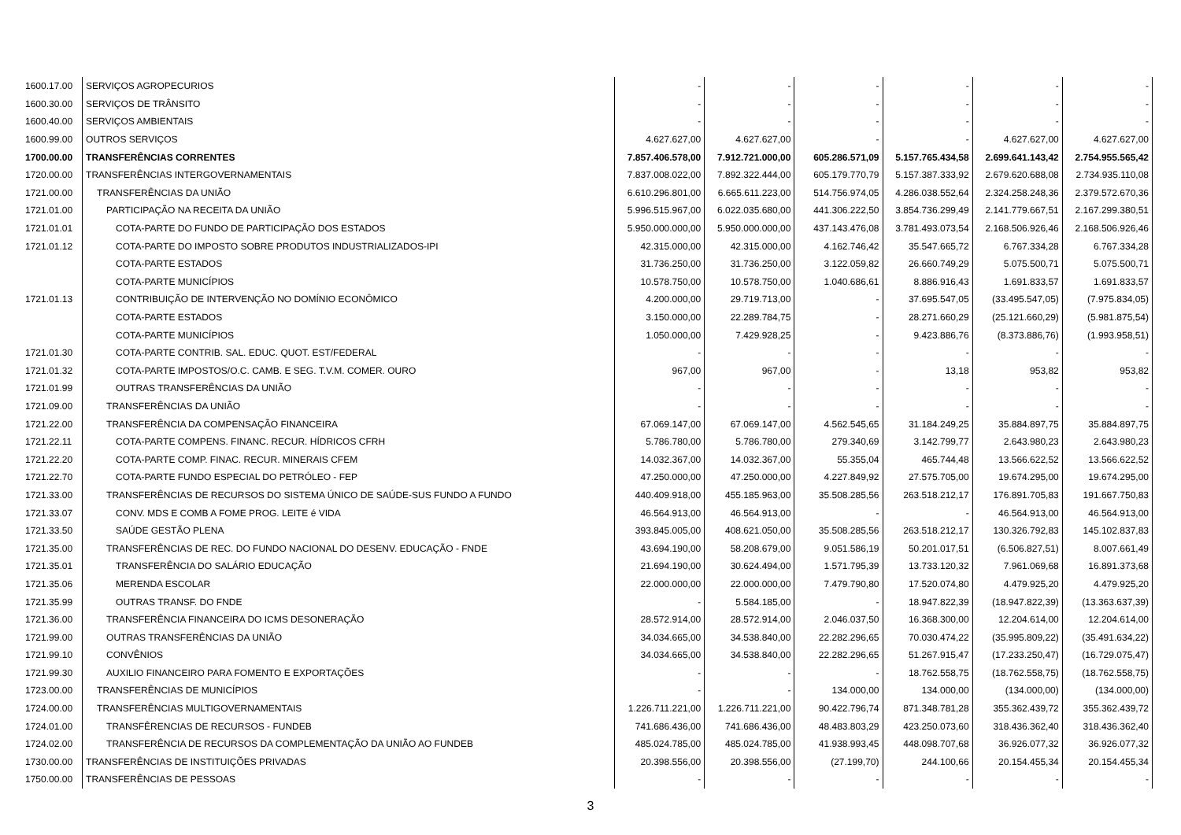| 1600.17.00 | SERVIÇOS AGROPECURIOS | - | - | - | - | - | - |
| 1600.30.00 | SERVIÇOS DE TRÂNSITO | - | - | - | - | - | - |
| 1600.40.00 | SERVIÇOS AMBIENTAIS | - | - | - | - | - | - |
| 1600.99.00 | OUTROS SERVIÇOS | 4.627.627,00 | 4.627.627,00 | - | - | 4.627.627,00 | 4.627.627,00 |
| 1700.00.00 | TRANSFERÊNCIAS CORRENTES | 7.857.406.578,00 | 7.912.721.000,00 | 605.286.571,09 | 5.157.765.434,58 | 2.699.641.143,42 | 2.754.955.565,42 |
| 1720.00.00 | TRANSFERÊNCIAS INTERGOVERNAMENTAIS | 7.837.008.022,00 | 7.892.322.444,00 | 605.179.770,79 | 5.157.387.333,92 | 2.679.620.688,08 | 2.734.935.110,08 |
| 1721.00.00 | TRANSFERÊNCIAS DA UNIÃO | 6.610.296.801,00 | 6.665.611.223,00 | 514.756.974,05 | 4.286.038.552,64 | 2.324.258.248,36 | 2.379.572.670,36 |
| 1721.01.00 | PARTICIPAÇÃO NA RECEITA DA UNIÃO | 5.996.515.967,00 | 6.022.035.680,00 | 441.306.222,50 | 3.854.736.299,49 | 2.141.779.667,51 | 2.167.299.380,51 |
| 1721.01.01 | COTA-PARTE DO FUNDO DE PARTICIPAÇÃO DOS ESTADOS | 5.950.000.000,00 | 5.950.000.000,00 | 437.143.476,08 | 3.781.493.073,54 | 2.168.506.926,46 | 2.168.506.926,46 |
| 1721.01.12 | COTA-PARTE DO IMPOSTO SOBRE PRODUTOS INDUSTRIALIZADOS-IPI | 42.315.000,00 | 42.315.000,00 | 4.162.746,42 | 35.547.665,72 | 6.767.334,28 | 6.767.334,28 |
| | COTA-PARTE ESTADOS | 31.736.250,00 | 31.736.250,00 | 3.122.059,82 | 26.660.749,29 | 5.075.500,71 | 5.075.500,71 |
| | COTA-PARTE MUNICÍPIOS | 10.578.750,00 | 10.578.750,00 | 1.040.686,61 | 8.886.916,43 | 1.691.833,57 | 1.691.833,57 |
| 1721.01.13 | CONTRIBUIÇÃO DE INTERVENÇÃO NO DOMÍNIO ECONÔMICO | 4.200.000,00 | 29.719.713,00 | - | 37.695.547,05 | (33.495.547,05) | (7.975.834,05) |
| | COTA-PARTE ESTADOS | 3.150.000,00 | 22.289.784,75 | - | 28.271.660,29 | (25.121.660,29) | (5.981.875,54) |
| | COTA-PARTE MUNICÍPIOS | 1.050.000,00 | 7.429.928,25 | - | 9.423.886,76 | (8.373.886,76) | (1.993.958,51) |
| 1721.01.30 | COTA-PARTE CONTRIB. SAL. EDUC. QUOT. EST/FEDERAL | - | - | - | - | - | - |
| 1721.01.32 | COTA-PARTE IMPOSTOS/O.C. CAMB. E SEG. T.V.M. COMER. OURO | 967,00 | 967,00 | - | 13,18 | 953,82 | 953,82 |
| 1721.01.99 | OUTRAS TRANSFERÊNCIAS DA UNIÃO | - | - | - | - | - | - |
| 1721.09.00 | TRANSFERÊNCIAS DA UNIÃO | - | - | - | - | - | - |
| 1721.22.00 | TRANSFERÊNCIA DA COMPENSAÇÃO FINANCEIRA | 67.069.147,00 | 67.069.147,00 | 4.562.545,65 | 31.184.249,25 | 35.884.897,75 | 35.884.897,75 |
| 1721.22.11 | COTA-PARTE COMPENS. FINANC. RECUR. HÍDRICOS CFRH | 5.786.780,00 | 5.786.780,00 | 279.340,69 | 3.142.799,77 | 2.643.980,23 | 2.643.980,23 |
| 1721.22.20 | COTA-PARTE COMP. FINAC. RECUR. MINERAIS CFEM | 14.032.367,00 | 14.032.367,00 | 55.355,04 | 465.744,48 | 13.566.622,52 | 13.566.622,52 |
| 1721.22.70 | COTA-PARTE FUNDO ESPECIAL DO PETRÓLEO - FEP | 47.250.000,00 | 47.250.000,00 | 4.227.849,92 | 27.575.705,00 | 19.674.295,00 | 19.674.295,00 |
| 1721.33.00 | TRANSFERÊNCIAS DE RECURSOS DO SISTEMA ÚNICO DE SAÚDE-SUS FUNDO A FUNDO | 440.409.918,00 | 455.185.963,00 | 35.508.285,56 | 263.518.212,17 | 176.891.705,83 | 191.667.750,83 |
| 1721.33.07 | CONV. MDS E COMB A FOME PROG. LEITE é VIDA | 46.564.913,00 | 46.564.913,00 | - | - | 46.564.913,00 | 46.564.913,00 |
| 1721.33.50 | SAÚDE GESTÃO PLENA | 393.845.005,00 | 408.621.050,00 | 35.508.285,56 | 263.518.212,17 | 130.326.792,83 | 145.102.837,83 |
| 1721.35.00 | TRANSFERÊNCIAS DE REC. DO FUNDO NACIONAL DO DESENV. EDUCAÇÃO - FNDE | 43.694.190,00 | 58.208.679,00 | 9.051.586,19 | 50.201.017,51 | (6.506.827,51) | 8.007.661,49 |
| 1721.35.01 | TRANSFERÊNCIA DO SALÁRIO EDUCAÇÃO | 21.694.190,00 | 30.624.494,00 | 1.571.795,39 | 13.733.120,32 | 7.961.069,68 | 16.891.373,68 |
| 1721.35.06 | MERENDA ESCOLAR | 22.000.000,00 | 22.000.000,00 | 7.479.790,80 | 17.520.074,80 | 4.479.925,20 | 4.479.925,20 |
| 1721.35.99 | OUTRAS TRANSF. DO FNDE | - | 5.584.185,00 | - | 18.947.822,39 | (18.947.822,39) | (13.363.637,39) |
| 1721.36.00 | TRANSFERÊNCIA FINANCEIRA DO ICMS DESONERAÇÃO | 28.572.914,00 | 28.572.914,00 | 2.046.037,50 | 16.368.300,00 | 12.204.614,00 | 12.204.614,00 |
| 1721.99.00 | OUTRAS TRANSFERÊNCIAS DA UNIÃO | 34.034.665,00 | 34.538.840,00 | 22.282.296,65 | 70.030.474,22 | (35.995.809,22) | (35.491.634,22) |
| 1721.99.10 | CONVÊNIOS | 34.034.665,00 | 34.538.840,00 | 22.282.296,65 | 51.267.915,47 | (17.233.250,47) | (16.729.075,47) |
| 1721.99.30 | AUXILIO FINANCEIRO PARA FOMENTO E EXPORTAÇÕES | - | - | - | 18.762.558,75 | (18.762.558,75) | (18.762.558,75) |
| 1723.00.00 | TRANSFERÊNCIAS DE MUNICÍPIOS | - | - | 134.000,00 | 134.000,00 | (134.000,00) | (134.000,00) |
| 1724.00.00 | TRANSFERÊNCIAS MULTIGOVERNAMENTAIS | 1.226.711.221,00 | 1.226.711.221,00 | 90.422.796,74 | 871.348.781,28 | 355.362.439,72 | 355.362.439,72 |
| 1724.01.00 | TRANSFÊRENCIAS DE RECURSOS - FUNDEB | 741.686.436,00 | 741.686.436,00 | 48.483.803,29 | 423.250.073,60 | 318.436.362,40 | 318.436.362,40 |
| 1724.02.00 | TRANSFERÊNCIA DE RECURSOS DA COMPLEMENTAÇÃO DA UNIÃO AO FUNDEB | 485.024.785,00 | 485.024.785,00 | 41.938.993,45 | 448.098.707,68 | 36.926.077,32 | 36.926.077,32 |
| 1730.00.00 | TRANSFERÊNCIAS DE INSTITUIÇÕES PRIVADAS | 20.398.556,00 | 20.398.556,00 | (27.199,70) | 244.100,66 | 20.154.455,34 | 20.154.455,34 |
| 1750.00.00 | TRANSFERÊNCIAS DE PESSOAS | - | - | - | - | - | - |
3